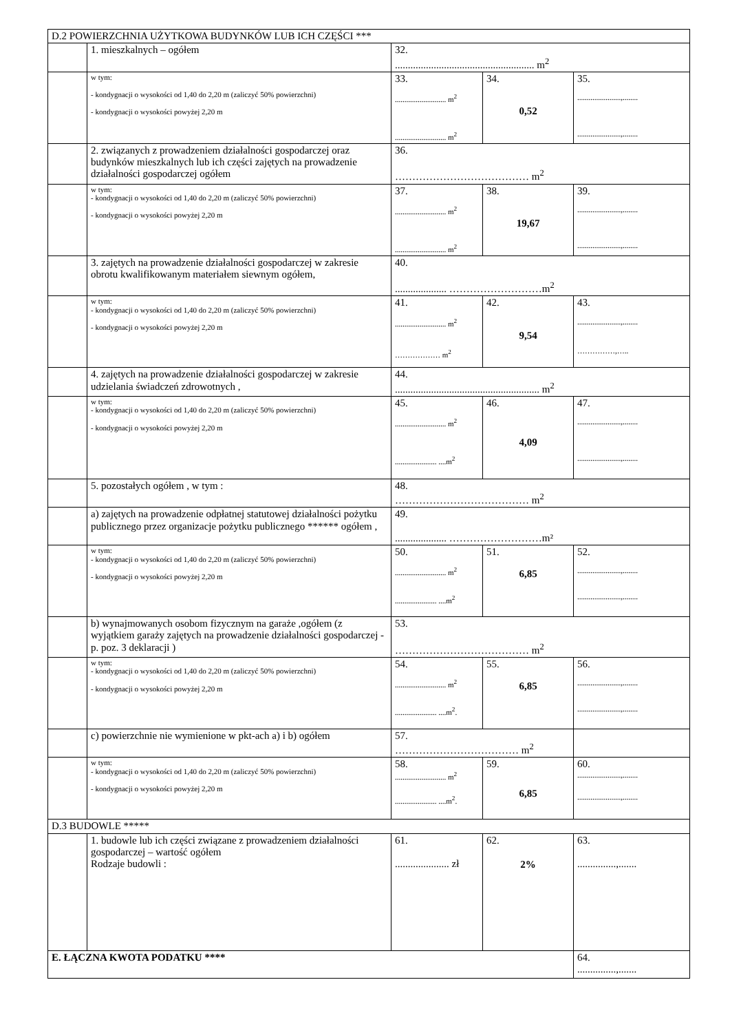| D.2 POWIERZCHNIA UŻYTKOWA BUDYNKÓW LUB ICH CZĘŚCI *** | | | | |
| | 1. mieszkalnych – ogółem | 32. ...................................................... m<sup>2</sup> | | |
| | w tym: - kondygnacji o wysokości od 1,40 do 2,20 m (zaliczyć 50% powierzchni) - kondygnacji o wysokości powyżej 2,20 m | 33. ........................... m<sup>2</sup> ........................... m<sup>2</sup> | 34. 0,52 | 35. .......................,........ .......................,........ |
| | 2. związanych z prowadzeniem działalności gospodarczej oraz budynków mieszkalnych lub ich części zajętych na prowadzenie działalności gospodarczej ogółem | 36. ………………………………… m<sup>2</sup> | | |
| | w tym: - kondygnacji o wysokości od 1,40 do 2,20 m (zaliczyć 50% powierzchni) - kondygnacji o wysokości powyżej 2,20 m | 37. ........................... m<sup>2</sup> ........................... m<sup>2</sup> | 38. 19,67 | 39. .......................,........ .......................,........ |
| | 3. zajętych na prowadzenie działalności gospodarczej w zakresie obrotu kwalifikowanym materiałem siewnym ogółem, | 40. .................... ………………………m<sup>2</sup> | | |
| | w tym: - kondygnacji o wysokości od 1,40 do 2,20 m (zaliczyć 50% powierzchni) - kondygnacji o wysokości powyżej 2,20 m | 41. ........................... m<sup>2</sup> ……………… m<sup>2</sup> | 42. 9,54 | 43. .......................,........ ……………,….. |
| | 4. zajętych na prowadzenie działalności gospodarczej w zakresie udzielania świadczeń zdrowotnych , | 44. ........................................................ m<sup>2</sup> | | |
| | w tym: - kondygnacji o wysokości od 1,40 do 2,20 m (zaliczyć 50% powierzchni) - kondygnacji o wysokości powyżej 2,20 m | 45. ........................... m<sup>2</sup> ...................... ....m<sup>2</sup> | 46. 4,09 | 47. .......................,........ .......................,........ |
| | 5. pozostałych ogółem , w tym : | 48. ………………………………… m<sup>2</sup> | | |
| | a) zajętych na prowadzenie odpłatnej statutowej działalności pożytku publicznego przez organizacje pożytku publicznego ****** ogółem , | 49. .................... ………………………m² | | |
| | w tym: - kondygnacji o wysokości od 1,40 do 2,20 m (zaliczyć 50% powierzchni) - kondygnacji o wysokości powyżej 2,20 m | 50. ........................... m<sup>2</sup> ...................... ....m<sup>2</sup> | 51. 6,85 | 52. .......................,........ .......................,........ |
| | b) wynajmowanych osobom fizycznym na garaże ,ogółem (z wyjątkiem garaży zajętych na prowadzenie działalności gospodarczej - p. poz. 3 deklaracji ) | 53. ………………………………… m<sup>2</sup> | | |
| | w tym: - kondygnacji o wysokości od 1,40 do 2,20 m (zaliczyć 50% powierzchni) - kondygnacji o wysokości powyżej 2,20 m | 54. ........................... m<sup>2</sup> ...................... ....m<sup>2</sup>. | 55. 6,85 | 56. .......................,........ .......................,........ |
| | c) powierzchnie nie wymienione w pkt-ach a) i b) ogółem | 57. ……………………………… m<sup>2</sup> | | |
| | w tym: - kondygnacji o wysokości od 1,40 do 2,20 m (zaliczyć 50% powierzchni) - kondygnacji o wysokości powyżej 2,20 m | 58. ........................... m<sup>2</sup> ...................... ....m<sup>2</sup>. | 59. 6,85 | 60. .......................,........ .......................,........ |
| D.3 BUDOWLE ***** | | | | |
| | 1. budowle lub ich części związane z prowadzeniem działalności gospodarczej – wartość ogółem Rodzaje budowli : | 61. ..................... zł | 62. 2% | 63. ...............,....... |
| E. ŁĄCZNA KWOTA PODATKU **** | | | | 64. ...............,....... |